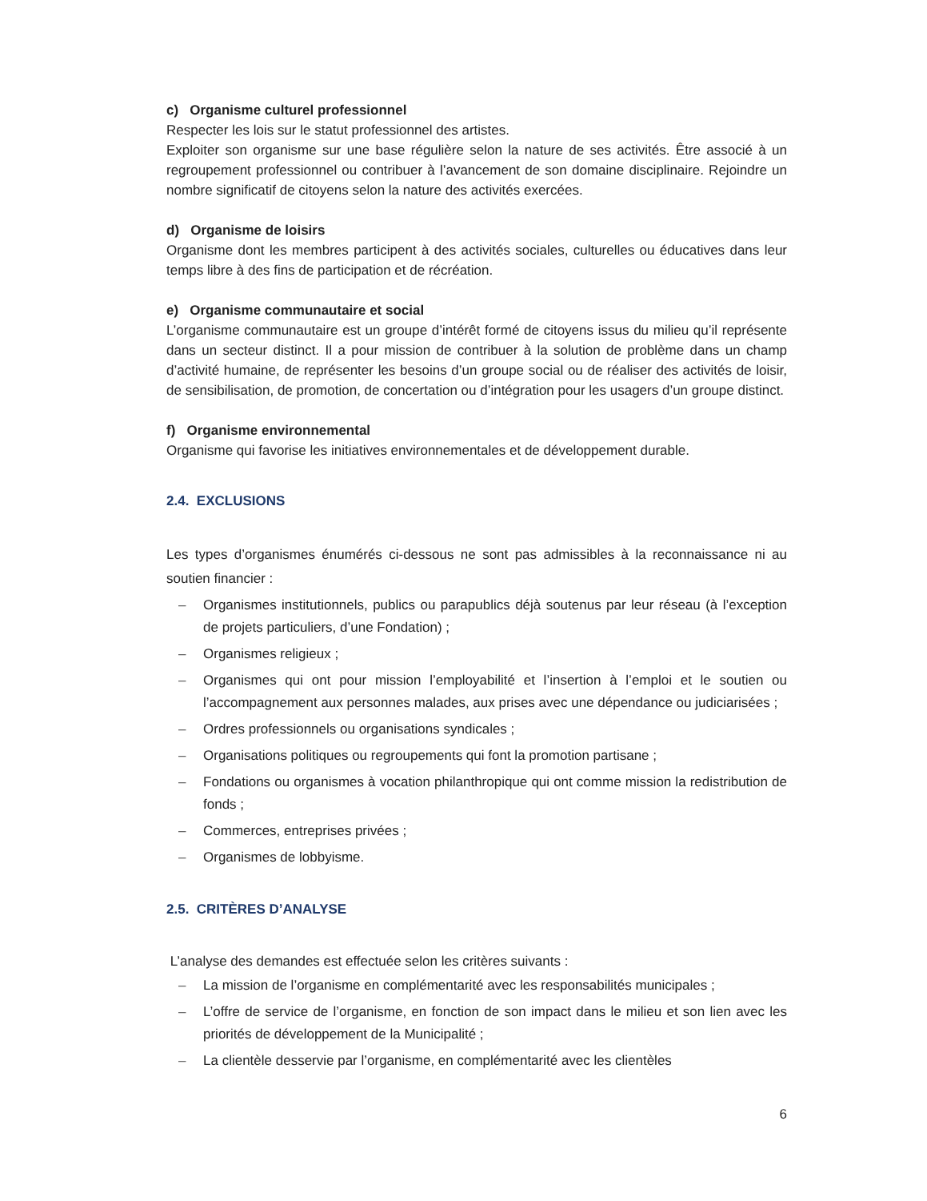c) Organisme culturel professionnel
Respecter les lois sur le statut professionnel des artistes.
Exploiter son organisme sur une base régulière selon la nature de ses activités. Être associé à un regroupement professionnel ou contribuer à l’avancement de son domaine disciplinaire. Rejoindre un nombre significatif de citoyens selon la nature des activités exercées.
d) Organisme de loisirs
Organisme dont les membres participent à des activités sociales, culturelles ou éducatives dans leur temps libre à des fins de participation et de récréation.
e) Organisme communautaire et social
L’organisme communautaire est un groupe d’intérêt formé de citoyens issus du milieu qu’il représente dans un secteur distinct. Il a pour mission de contribuer à la solution de problème dans un champ d’activité humaine, de représenter les besoins d’un groupe social ou de réaliser des activités de loisir, de sensibilisation, de promotion, de concertation ou d’intégration pour les usagers d’un groupe distinct.
f) Organisme environnemental
Organisme qui favorise les initiatives environnementales et de développement durable.
2.4. EXCLUSIONS
Les types d’organismes énumérés ci-dessous ne sont pas admissibles à la reconnaissance ni au soutien financier :
– Organismes institutionnels, publics ou parapublics déjà soutenus par leur réseau (à l’exception de projets particuliers, d’une Fondation) ;
– Organismes religieux ;
– Organismes qui ont pour mission l’employabilité et l’insertion à l’emploi et le soutien ou l’accompagnement aux personnes malades, aux prises avec une dépendance ou judiciarisées ;
– Ordres professionnels ou organisations syndicales ;
– Organisations politiques ou regroupements qui font la promotion partisane ;
– Fondations ou organismes à vocation philanthropique qui ont comme mission la redistribution de fonds ;
– Commerces, entreprises privées ;
– Organismes de lobbyisme.
2.5. CRITÈRES D’ANALYSE
L’analyse des demandes est effectuée selon les critères suivants :
– La mission de l’organisme en complémentarité avec les responsabilités municipales ;
– L’offre de service de l’organisme, en fonction de son impact dans le milieu et son lien avec les priorités de développement de la Municipalité ;
– La clientèle desservie par l’organisme, en complémentarité avec les clientèles
6